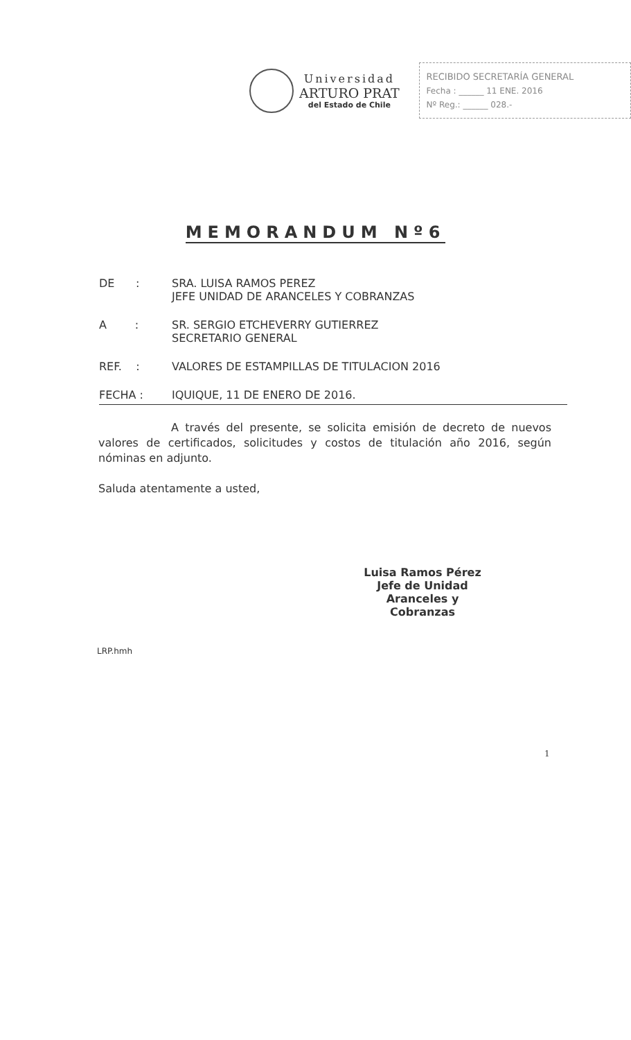Universidad
ARTURO PRAT
del Estado de Chile
RECIBIDO SECRETARÍA GENERAL
Fecha : ______ 11 ENE. 2016
Nº Reg.: ______ 028.-
MEMORANDUM Nº6
DE : SRA. LUISA RAMOS PEREZ
JEFE UNIDAD DE ARANCELES Y COBRANZAS
A : SR. SERGIO ETCHEVERRY GUTIERREZ
SECRETARIO GENERAL
REF. : VALORES DE ESTAMPILLAS DE TITULACION 2016
FECHA : IQUIQUE, 11 DE ENERO DE 2016.
A través del presente, se solicita emisión de decreto de nuevos valores de certificados, solicitudes y costos de titulación año 2016, según nóminas en adjunto.
Saluda atentamente a usted,
Luisa Ramos Pérez
Jefe de Unidad
Aranceles y Cobranzas
LRP.hmh
1